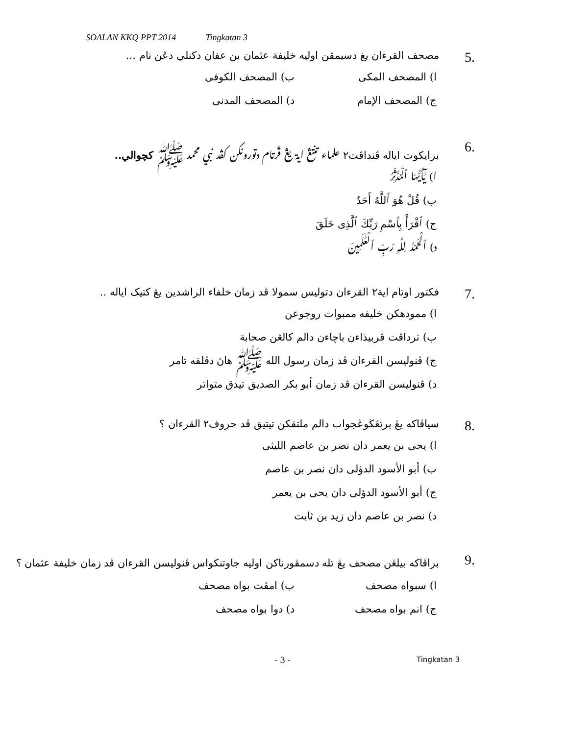SOALAN KKQ PPT 2014 Tingkatan 3
5.
مصحف القرءان يغ دسيمڤن اوليه خليفة عثمان بن عفان دكنلي دڠن نام ...
ا) المصحف المكى ب) المصحف الكوفى
ج) المصحف الإمام د) المصحف المدنى
6.
برايكوت اياله ڤنداڤت٢ علماء تنتڠ اية يڠ ڤرتام دتورونكن كڤد نبي محمد ﷺ كچوالي..
ا) يَٰٓأَيُّهَا ٱلْمُدَّثِّرُ
ب) قُلْ هُوَ ٱللَّهُ أَحَدٌ
ج) ٱقْرَأْ بِٱسْمِ رَبِّكَ ٱلَّذِى خَلَقَ
د) ٱلْحَمْدُ لِلَّهِ رَبِّ ٱلْعَٰلَمِينَ
7.
فكتور اوتام اية٢ القرءان دتوليس سمولا ڤد زمان خلفاء الراشدين يڠ كتيک اياله ..
ا) ممودهكن خليفه ممبوات روجوعن
ب) ترداڤت ڤربيذاءن باچاءن دالم كالڠن صحابة
ج) ڤنوليسن القرءان ڤد زمان رسول الله ﷺ هاڽ دڤلقه تامر
د) ڤنوليسن القرءان ڤد زمان أبو بكر الصديق تيدق متواتر
8.
سياڤاكه يڠ برتڠڬوڠجواب دالم ملتقكن تيتيق ڤد حروف٢ القرءان ؟
ا) يحى بن يعمر دان نصر بن عاصم الليثى
ب) أبو الأسود الدؤلى دان نصر بن عاصم
ج) أبو الأسود الدؤلى دان يحى بن يعمر
د) نصر بن عاصم دان زيد بن ثابت
9.
براڤاكه بيلڠن مصحف يڠ تله دسمڤورناكن اوليه جاوتنكواس ڤنوليسن القرءان ڤد زمان خليفة عثمان ؟
ا) سبواه مصحف ب) امڤت بواه مصحف
ج) انم بواه مصحف د) دوا بواه مصحف
- 3 - Tingkatan 3